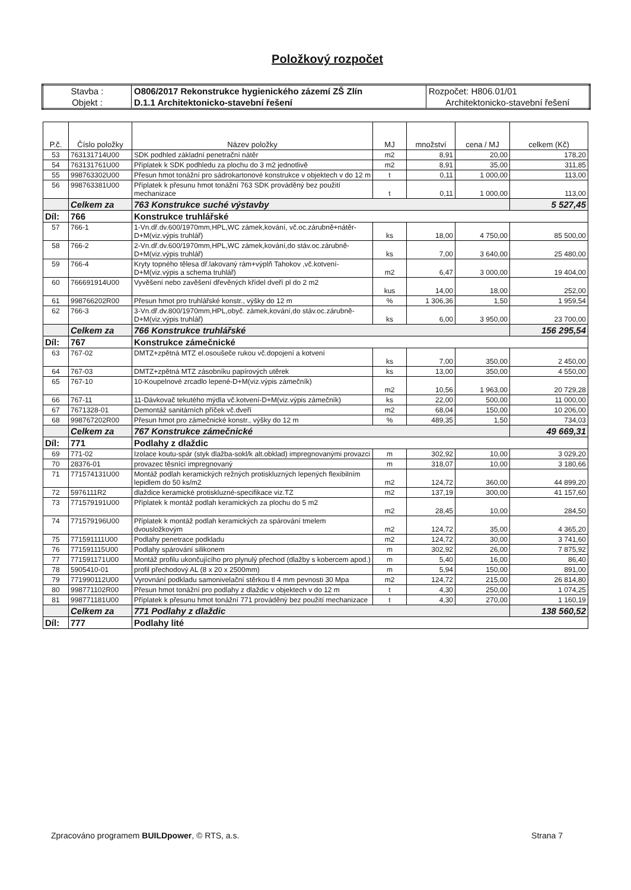Položkový rozpočet
| Stavba : | O806/2017 Rekonstrukce hygienického zázemí ZŠ Zlín | Rozpočet: H806.01/01 |
| Objekt : | D.1.1 Architektonicko-stavební řešení | Architektonicko-stavební řešení |
| P.č. | Číslo položky | Název položky | MJ | množství | cena / MJ | celkem (Kč) |
| --- | --- | --- | --- | --- | --- | --- |
| 53 | 763131714U00 | SDK podhled základní penetrační nátěr | m2 | 8,91 | 20,00 | 178,20 |
| 54 | 763131761U00 | Příplatek k SDK podhledu za plochu do 3 m2 jednotlivě | m2 | 8,91 | 35,00 | 311,85 |
| 55 | 998763302U00 | Přesun hmot tonážní pro sádrokartonové konstrukce v objektech v do 12 m | t | 0,11 | 1 000,00 | 113,00 |
| 56 | 998763381U00 | Příplatek k přesunu hmot tonážní 763 SDK prováděný bez použití mechanizace | t | 0,11 | 1 000,00 | 113,00 |
| | Celkem za | 763 Konstrukce suché výstavby | | | | 5 527,45 |
| Díl: | 766 | Konstrukce truhlářské | | | | |
| 57 | 766-1 | 1-Vn.dř.dv.600/1970mm,HPL,WC zámek,kování, vč.oc.zárubně+nátěr-D+M(viz.výpis truhlář) | ks | 18,00 | 4 750,00 | 85 500,00 |
| 58 | 766-2 | 2-Vn.dř.dv.600/1970mm,HPL,WC zámek,kování,do stáv.oc.zárubně-D+M(viz.výpis truhlář) | ks | 7,00 | 3 640,00 | 25 480,00 |
| 59 | 766-4 | Kryty topného tělesa dř.lakovaný rám+výplň Tahokov ,vč.kotvení-D+M(viz.výpis a schema truhlář) | m2 | 6,47 | 3 000,00 | 19 404,00 |
| 60 | 766691914U00 | Vyvěšení nebo zavěšení dřevěných křídel dveří pl do 2 m2 | kus | 14,00 | 18,00 | 252,00 |
| 61 | 998766202R00 | Přesun hmot pro truhlářské konstr., výšky do 12 m | % | 1 306,36 | 1,50 | 1 959,54 |
| 62 | 766-3 | 3-Vn.dř.dv.800/1970mm,HPL,obyč. zámek,kování,do stáv.oc.zárubně-D+M(viz.výpis truhlář) | ks | 6,00 | 3 950,00 | 23 700,00 |
| | Celkem za | 766 Konstrukce truhlářské | | | | 156 295,54 |
| Díl: | 767 | Konstrukce zámečnické | | | | |
| 63 | 767-02 | DMTZ+zpětná MTZ el.osoušeče rukou vč.dopojení a kotvení | ks | 7,00 | 350,00 | 2 450,00 |
| 64 | 767-03 | DMTZ+zpětná MTZ zásobníku papírových utěrek | ks | 13,00 | 350,00 | 4 550,00 |
| 65 | 767-10 | 10-Koupelnové zrcadlo lepené-D+M(viz.výpis zámečník) | m2 | 10,56 | 1 963,00 | 20 729,28 |
| 66 | 767-11 | 11-Dávkovač tekutého mýdla vč.kotvení-D+M(viz.výpis zámečník) | ks | 22,00 | 500,00 | 11 000,00 |
| 67 | 7671328-01 | Demontáž sanitárních příček vč.dveří | m2 | 68,04 | 150,00 | 10 206,00 |
| 68 | 998767202R00 | Přesun hmot pro zámečnické konstr., výšky do 12 m | % | 489,35 | 1,50 | 734,03 |
| | Celkem za | 767 Konstrukce zámečnické | | | | 49 669,31 |
| Díl: | 771 | Podlahy z dlaždic | | | | |
| 69 | 771-02 | Izolace koutu-spár (styk dlažba-sokl/k alt.obklad) impregnovanými provazci | m | 302,92 | 10,00 | 3 029,20 |
| 70 | 28376-01 | provazec těsnící impregnovaný | m | 318,07 | 10,00 | 3 180,66 |
| 71 | 771574131U00 | Montáž podlah keramických režných protiskluzných lepených flexibilním lepidlem do 50 ks/m2 | m2 | 124,72 | 360,00 | 44 899,20 |
| 72 | 5976111R2 | dlaždice keramické protiskluzné-specifikace viz.TZ | m2 | 137,19 | 300,00 | 41 157,60 |
| 73 | 771579191U00 | Příplatek k montáž podlah keramických za plochu do 5 m2 | m2 | 28,45 | 10,00 | 284,50 |
| 74 | 771579196U00 | Příplatek k montáž podlah keramických za spárování tmelem dvousložkovým | m2 | 124,72 | 35,00 | 4 365,20 |
| 75 | 771591111U00 | Podlahy penetrace podkladu | m2 | 124,72 | 30,00 | 3 741,60 |
| 76 | 771591115U00 | Podlahy spárování silikonem | m | 302,92 | 26,00 | 7 875,92 |
| 77 | 771591171U00 | Montáž profilu ukončujícího pro plynulý přechod (dlažby s kobercem apod.) | m | 5,40 | 16,00 | 86,40 |
| 78 | 5905410-01 | profil přechodový AL (8 x 20 x 2500mm) | m | 5,94 | 150,00 | 891,00 |
| 79 | 771990112U00 | Vyrovnání podkladu samonivelační stěrkou tl 4 mm pevnosti 30 Mpa | m2 | 124,72 | 215,00 | 26 814,80 |
| 80 | 998771102R00 | Přesun hmot tonážní pro podlahy z dlaždic v objektech v do 12 m | t | 4,30 | 250,00 | 1 074,25 |
| 81 | 998771181U00 | Příplatek k přesunu hmot tonážní 771 prováděný bez použití mechanizace | t | 4,30 | 270,00 | 1 160,19 |
| | Celkem za | 771 Podlahy z dlaždic | | | | 138 560,52 |
| Díl: | 777 | Podlahy lité | | | | |
Zpracováno programem BUILDpower, © RTS, a.s. Strana 7